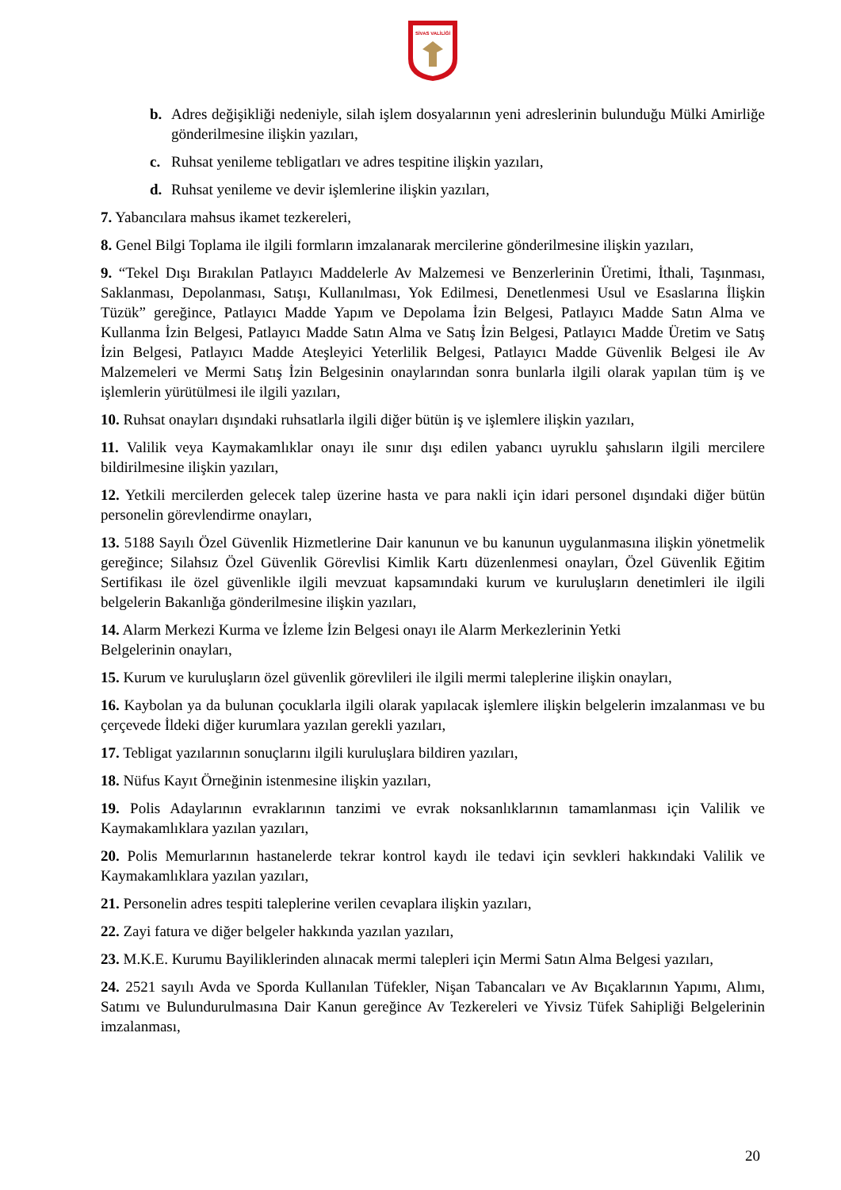SİVAS VALİLİĞİ
b. Adres değişikliği nedeniyle, silah işlem dosyalarının yeni adreslerinin bulunduğu Mülki Amirliğe gönderilmesine ilişkin yazıları,
c. Ruhsat yenileme tebligatları ve adres tespitine ilişkin yazıları,
d. Ruhsat yenileme ve devir işlemlerine ilişkin yazıları,
7. Yabancılara mahsus ikamet tezkereleri,
8. Genel Bilgi Toplama ile ilgili formların imzalanarak mercilerine gönderilmesine ilişkin yazıları,
9. “Tekel Dışı Bırakılan Patlayıcı Maddelerle Av Malzemesi ve Benzerlerinin Üretimi, İthali, Taşınması, Saklanması, Depolanması, Satışı, Kullanılması, Yok Edilmesi, Denetlenmesi Usul ve Esaslarına İlişkin Tüzük” gereğince, Patlayıcı Madde Yapım ve Depolama İzin Belgesi, Patlayıcı Madde Satın Alma ve Kullanma İzin Belgesi, Patlayıcı Madde Satın Alma ve Satış İzin Belgesi, Patlayıcı Madde Üretim ve Satış İzin Belgesi, Patlayıcı Madde Ateşleyici Yeterlilik Belgesi, Patlayıcı Madde Güvenlik Belgesi ile Av Malzemeleri ve Mermi Satış İzin Belgesinin onaylarından sonra bunlarla ilgili olarak yapılan tüm iş ve işlemlerin yürütülmesi ile ilgili yazıları,
10. Ruhsat onayları dışındaki ruhsatlarla ilgili diğer bütün iş ve işlemlere ilişkin yazıları,
11. Valilik veya Kaymakamlıklar onayı ile sınır dışı edilen yabancı uyruklu şahısların ilgili mercilere bildirilmesine ilişkin yazıları,
12. Yetkili mercilerden gelecek talep üzerine hasta ve para nakli için idari personel dışındaki diğer bütün personelin görevlendirme onayları,
13. 5188 Sayılı Özel Güvenlik Hizmetlerine Dair kanunun ve bu kanunun uygulanmasına ilişkin yönetmelik gereğince; Silahsız Özel Güvenlik Görevlisi Kimlik Kartı düzenlenmesi onayları, Özel Güvenlik Eğitim Sertifikası ile özel güvenlikle ilgili mevzuat kapsamındaki kurum ve kuruluşların denetimleri ile ilgili belgelerin Bakanlığa gönderilmesine ilişkin yazıları,
14. Alarm Merkezi Kurma ve İzleme İzin Belgesi onayı ile Alarm Merkezlerinin Yetki
Belgelerinin onayları,
15. Kurum ve kuruluşların özel güvenlik görevlileri ile ilgili mermi taleplerine ilişkin onayları,
16. Kaybolan ya da bulunan çocuklarla ilgili olarak yapılacak işlemlere ilişkin belgelerin imzalanması ve bu çerçevede İldeki diğer kurumlara yazılan gerekli yazıları,
17. Tebligat yazılarının sonuçlarını ilgili kuruluşlara bildiren yazıları,
18. Nüfus Kayıt Örneğinin istenmesine ilişkin yazıları,
19. Polis Adaylarının evraklarının tanzimi ve evrak noksanlıklarının tamamlanması için Valilik ve Kaymakamlıklara yazılan yazıları,
20. Polis Memurlarının hastanelerde tekrar kontrol kaydı ile tedavi için sevkleri hakkındaki Valilik ve Kaymakamlıklara yazılan yazıları,
21. Personelin adres tespiti taleplerine verilen cevaplara ilişkin yazıları,
22. Zayi fatura ve diğer belgeler hakkında yazılan yazıları,
23. M.K.E. Kurumu Bayiliklerinden alınacak mermi talepleri için Mermi Satın Alma Belgesi yazıları,
24. 2521 sayılı Avda ve Sporda Kullanılan Tüfekler, Nişan Tabancaları ve Av Bıçaklarının Yapımı, Alımı, Satımı ve Bulundurulmasına Dair Kanun gereğince Av Tezkereleri ve Yivsiz Tüfek Sahipliği Belgelerinin imzalanması,
20